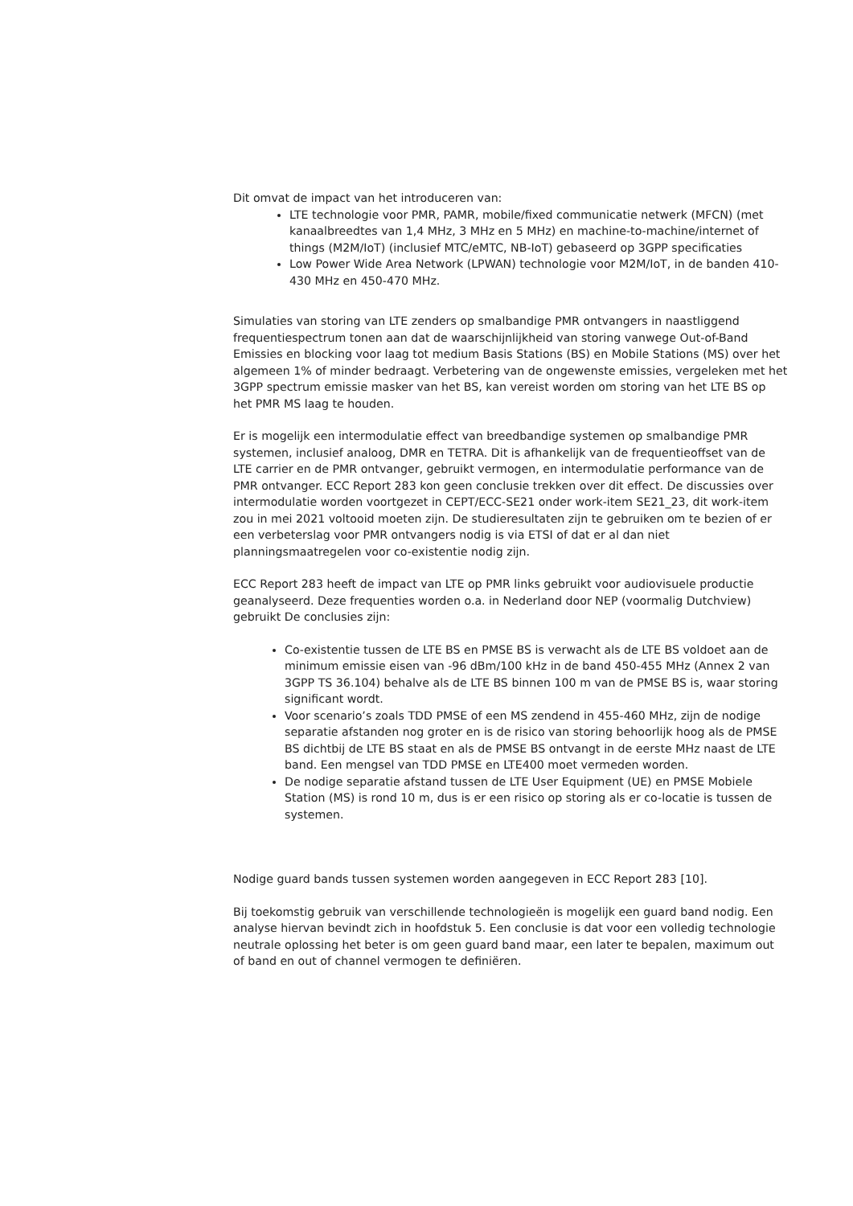Dit omvat de impact van het introduceren van:
LTE technologie voor PMR, PAMR, mobile/fixed communicatie netwerk (MFCN) (met kanaalbreedtes van 1,4 MHz, 3 MHz en 5 MHz) en machine-to-machine/internet of things (M2M/IoT) (inclusief MTC/eMTC, NB-IoT) gebaseerd op 3GPP specificaties
Low Power Wide Area Network (LPWAN) technologie voor M2M/IoT, in de banden 410-430 MHz en 450-470 MHz.
Simulaties van storing van LTE zenders op smalbandige PMR ontvangers in naastliggend frequentiespectrum tonen aan dat de waarschijnlijkheid van storing vanwege Out-of-Band Emissies en blocking voor laag tot medium Basis Stations (BS) en Mobile Stations (MS) over het algemeen 1% of minder bedraagt. Verbetering van de ongewenste emissies, vergeleken met het 3GPP spectrum emissie masker van het BS, kan vereist worden om storing van het LTE BS op het PMR MS laag te houden.
Er is mogelijk een intermodulatie effect van breedbandige systemen op smalbandige PMR systemen, inclusief analoog, DMR en TETRA. Dit is afhankelijk van de frequentieoffset van de LTE carrier en de PMR ontvanger, gebruikt vermogen, en intermodulatie performance van de PMR ontvanger. ECC Report 283 kon geen conclusie trekken over dit effect. De discussies over intermodulatie worden voortgezet in CEPT/ECC-SE21 onder work-item SE21_23, dit work-item zou in mei 2021 voltooid moeten zijn. De studieresultaten zijn te gebruiken om te bezien of er een verbeterslag voor PMR ontvangers nodig is via ETSI of dat er al dan niet planningsmaatregelen voor co-existentie nodig zijn.
ECC Report 283 heeft de impact van LTE op PMR links gebruikt voor audiovisuele productie geanalyseerd. Deze frequenties worden o.a. in Nederland door NEP (voormalig Dutchview) gebruikt De conclusies zijn:
Co-existentie tussen de LTE BS en PMSE BS is verwacht als de LTE BS voldoet aan de minimum emissie eisen van -96 dBm/100 kHz in de band 450-455 MHz (Annex 2 van 3GPP TS 36.104) behalve als de LTE BS binnen 100 m van de PMSE BS is, waar storing significant wordt.
Voor scenario’s zoals TDD PMSE of een MS zendend in 455-460 MHz, zijn de nodige separatie afstanden nog groter en is de risico van storing behoorlijk hoog als de PMSE BS dichtbij de LTE BS staat en als de PMSE BS ontvangt in de eerste MHz naast de LTE band. Een mengsel van TDD PMSE en LTE400 moet vermeden worden.
De nodige separatie afstand tussen de LTE User Equipment (UE) en PMSE Mobiele Station (MS) is rond 10 m, dus is er een risico op storing als er co-locatie is tussen de systemen.
Nodige guard bands tussen systemen worden aangegeven in ECC Report 283 [10].
Bij toekomstig gebruik van verschillende technologieën is mogelijk een guard band nodig. Een analyse hiervan bevindt zich in hoofdstuk 5. Een conclusie is dat voor een volledig technologie neutrale oplossing het beter is om geen guard band maar, een later te bepalen, maximum out of band en out of channel vermogen te definiëren.